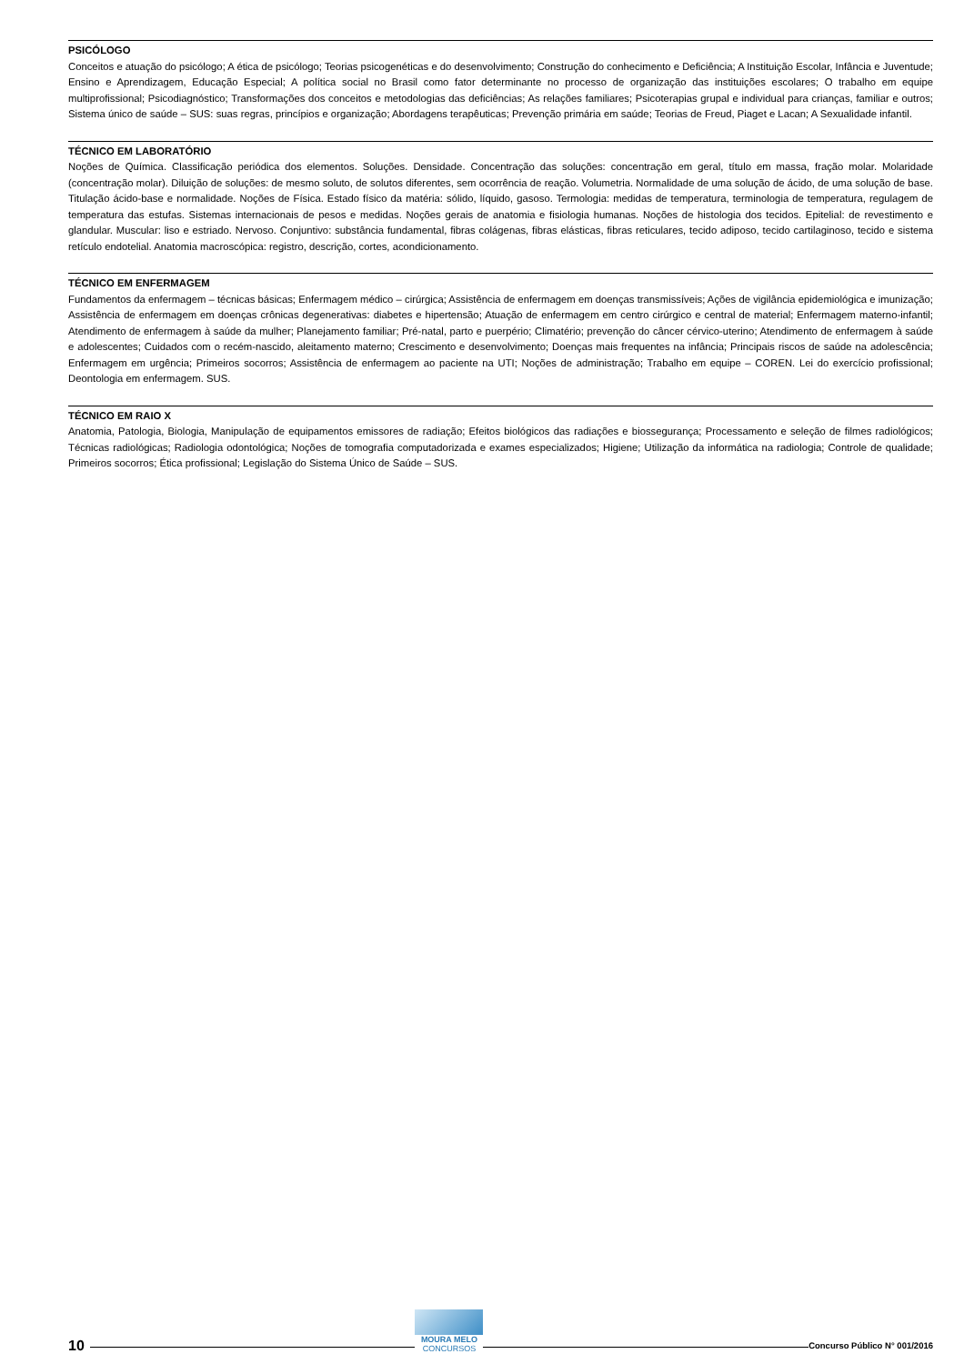PSICÓLOGO
Conceitos e atuação do psicólogo; A ética de psicólogo; Teorias psicogenéticas e do desenvolvimento; Construção do conhecimento e Deficiência; A Instituição Escolar, Infância e Juventude; Ensino e Aprendizagem, Educação Especial; A política social no Brasil como fator determinante no processo de organização das instituições escolares; O trabalho em equipe multiprofissional; Psicodiagnóstico; Transformações dos conceitos e metodologias das deficiências; As relações familiares; Psicoterapias grupal e individual para crianças, familiar e outros; Sistema único de saúde – SUS: suas regras, princípios e organização; Abordagens terapêuticas; Prevenção primária em saúde; Teorias de Freud, Piaget e Lacan; A Sexualidade infantil.
TÉCNICO EM LABORATÓRIO
Noções de Química. Classificação periódica dos elementos. Soluções. Densidade. Concentração das soluções: concentração em geral, título em massa, fração molar. Molaridade (concentração molar). Diluição de soluções: de mesmo soluto, de solutos diferentes, sem ocorrência de reação. Volumetria. Normalidade de uma solução de ácido, de uma solução de base. Titulação ácido-base e normalidade. Noções de Física. Estado físico da matéria: sólido, líquido, gasoso. Termologia: medidas de temperatura, terminologia de temperatura, regulagem de temperatura das estufas. Sistemas internacionais de pesos e medidas. Noções gerais de anatomia e fisiologia humanas. Noções de histologia dos tecidos. Epitelial: de revestimento e glandular. Muscular: liso e estriado. Nervoso. Conjuntivo: substância fundamental, fibras colágenas, fibras elásticas, fibras reticulares, tecido adiposo, tecido cartilaginoso, tecido e sistema retículo endotelial. Anatomia macroscópica: registro, descrição, cortes, acondicionamento.
TÉCNICO EM ENFERMAGEM
Fundamentos da enfermagem – técnicas básicas; Enfermagem médico – cirúrgica; Assistência de enfermagem em doenças transmissíveis; Ações de vigilância epidemiológica e imunização; Assistência de enfermagem em doenças crônicas degenerativas: diabetes e hipertensão; Atuação de enfermagem em centro cirúrgico e central de material; Enfermagem materno-infantil; Atendimento de enfermagem à saúde da mulher; Planejamento familiar; Pré-natal, parto e puerpério; Climatério; prevenção do câncer cérvico-uterino; Atendimento de enfermagem à saúde e adolescentes; Cuidados com o recém-nascido, aleitamento materno; Crescimento e desenvolvimento; Doenças mais frequentes na infância; Principais riscos de saúde na adolescência; Enfermagem em urgência; Primeiros socorros; Assistência de enfermagem ao paciente na UTI; Noções de administração; Trabalho em equipe – COREN. Lei do exercício profissional; Deontologia em enfermagem. SUS.
TÉCNICO EM RAIO X
Anatomia, Patologia, Biologia, Manipulação de equipamentos emissores de radiação; Efeitos biológicos das radiações e biossegurança; Processamento e seleção de filmes radiológicos; Técnicas radiológicas; Radiologia odontológica; Noções de tomografia computadorizada e exames especializados; Higiene; Utilização da informática na radiologia; Controle de qualidade; Primeiros socorros; Ética profissional; Legislação do Sistema Único de Saúde – SUS.
10
MOURA MELO
CONCURSOS
Concurso Público N° 001/2016